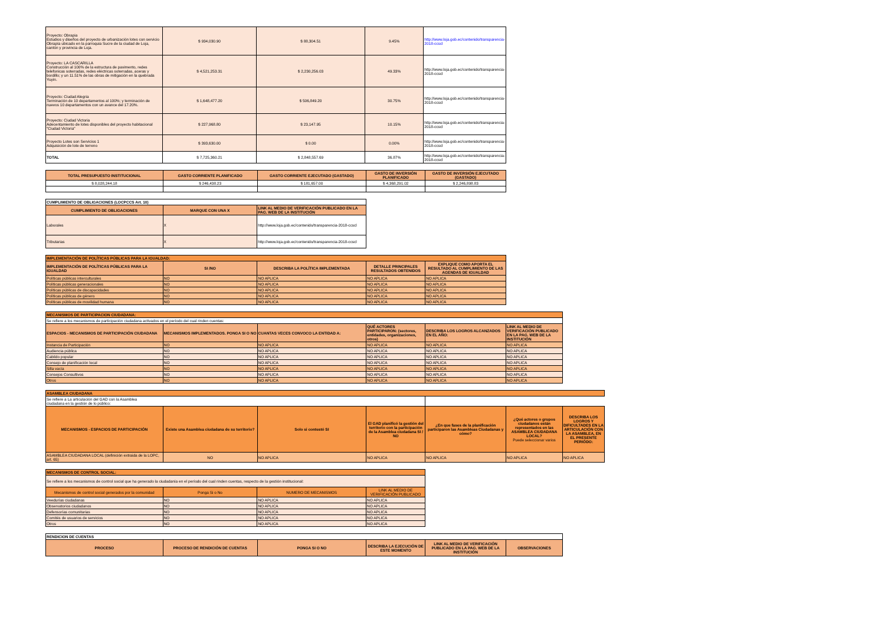| Proyecto: Obrapia Estudios y diseños del proyecto de urbanización lotes con servicio Obrapía ubicado en la parroquia Sucre de la ciudad de Loja, cantón y provincia de Loja. | $ 934,030.90 | $ 88,304.51 | 9.45% | http://www.loja.gob.ec/contenido/transparencia-2018-ccscl |
| Proyecto: LA CASCARILLA Construcción al 100% de la estructura de pavimento, redes telefonicas soterradas, redes eléctricas soterradas, aceras y bordillo; y un 11.51% de las obras de mitigación en la quebrada Yuyin. | $ 4,521,253.31 | $ 2,230,256.03 | 49.33% | http://www.loja.gob.ec/contenido/transparencia-2018-ccscl |
| Proyecto: Ciudad Alegria Terminación de 10 departamentos al 100%; y terminación de nuevos 10 departamentos con un avance del 17.20%. | $ 1,648,477.20 | $ 506,849.20 | 30.75% | http://www.loja.gob.ec/contenido/transparencia-2018-ccscl |
| Proyecto: Ciudad Victoria Adecentamiento de lotes disponibles del proyecto habitacional "Ciudad Victoria" | $ 227,968.80 | $ 23,147.95 | 10.15% | http://www.loja.gob.ec/contenido/transparencia-2018-ccscl |
| Proyecto Lotes son Servicios 1 Adquisición de lote de terreno | $ 393,630.00 | $ 0.00 | 0.00% | http://www.loja.gob.ec/contenido/transparencia-2018-ccscl |
| TOTAL | $ 7,725,360.21 | $ 2,848,557.69 | 36.87% | http://www.loja.gob.ec/contenido/transparencia-2018-ccscl |
| TOTAL PRESUPUESTO INSTITUCIONAL | GASTO CORRIENTE PLANIFICADO | GASTO CORRIENTE EJECUTADO (GASTADO) | GASTO DE INVERSIÓN PLANIFICADO | GASTO DE INVERSIÓN EJECUTADO (GASTADO) |
| --- | --- | --- | --- | --- |
| $ 8,028,244.18 | $ 246,438.23 | $ 181,657.00 | $ 4,368,291.02 | $ 2,246,898.83 |
| CUMPLIMIENTO DE OBLIGACIONES (LOCPCCS Art. 10) | | |
| CUMPLIMIENTO DE OBLIGACIONES | MARQUE CON UNA X | LINK AL MEDIO DE VERIFICACIÓN PUBLICADO EN LA PAG. WEB DE LA INSTITUCIÓN |
| Laborales | X | http://www.loja.gob.ec/contenido/transparencia-2018-ccscl |
| Tributarias | X | http://www.loja.gob.ec/contenido/transparencia-2018-ccscl |
| IMPLEMENTACIÓN DE POLÍTICAS PÚBLICAS PARA LA IGUALDAD: | | | | |
| IMPLEMENTACIÓN DE POLÍTICAS PÚBLICAS PARA LA IGUALDAD | SI /NO | DESCRIBA LA POLÍTICA IMPLEMENTADA | DETALLE PRINCIPALES RESULTADOS OBTENIDOS | EXPLIQUE COMO APORTA EL RESULTADO AL CUMPLIMIENTO DE LAS AGENDAS DE IGUALDAD |
| Políticas públicas interculturales | NO | NO APLICA | NO APLICA | NO APLICA |
| Políticas públicas generacionales | NO | NO APLICA | NO APLICA | NO APLICA |
| Políticas públicas de discapacidades | NO | NO APLICA | NO APLICA | NO APLICA |
| Políticas públicas de género | NO | NO APLICA | NO APLICA | NO APLICA |
| Políticas públicas de movilidad humana | NO | NO APLICA | NO APLICA | NO APLICA |
| MECANISMOS DE PARTICIPACION CIUDADANA: | | | | | |
| Se refiere a los mecanismos de participación ciudadana activados en el período del cual rinden cuentas: | | | | | |
| ESPACIOS - MECANISMOS DE PARTICIPACIÓN CIUDADANA | MECANISMOS IMPLEMENTADOS. PONGA SI O NO | CUANTAS VECES CONVOCO LA ENTIDAD A: | QUÉ ACTORES PARTICIPARON: (sectores, entidades, organizaciones, otros) | DESCRIBA LOS LOGROS ALCANZADOS EN EL AÑO: | LINK AL MEDIO DE VERIFICACIÓN PUBLICADO EN LA PAG. WEB DE LA INSTITUCIÓN |
| Instancia de Participación | NO | NO APLICA | NO APLICA | NO APLICA | NO APLICA |
| Audiencia pública | NO | NO APLICA | NO APLICA | NO APLICA | NO APLICA |
| Cabildo popular | NO | NO APLICA | NO APLICA | NO APLICA | NO APLICA |
| Consejo de planificación local | NO | NO APLICA | NO APLICA | NO APLICA | NO APLICA |
| Silla vacía | NO | NO APLICA | NO APLICA | NO APLICA | NO APLICA |
| Consejos Consultivos | NO | NO APLICA | NO APLICA | NO APLICA | NO APLICA |
| Otros | NO | NO APLICA | NO APLICA | NO APLICA | NO APLICA |
| ASAMBLEA CIUDADANA | | | | | | |
| Se refiere a La articulación del GAD con la Asamblea ciudadana en la gestión de lo público: | | | | | | |
| MECANISMOS - ESPACIOS DE PARTICIPACIÓN | Existe una Asamblea ciudadana de su territorio? | Solo si contestó SI | El GAD planificó la gestión del territorio con la participación de la Asamblea ciudadana SI / NO | ¿En que fases de la planificación participaron las Asambleas Ciudadanas y cómo? | ¿Qué actores o grupos ciudadanos están representados en las ASAMBLEA CIUDADANA LOCAL? Puede seleccionar varios | DESCRIBA LOS LOGROS Y DIFICULTADES EN LA ARTICULACIÓN CON LA ASAMBLEA, EN EL PRESENTE PERIÓDO: |
| ASAMBLEA CIUDADANA LOCAL (definición extraida de la LOPC, art. 65) | NO | NO APLICA | NO APLICA | NO APLICA | NO APLICA | NO APLICA |
| MECANISMOS DE CONTROL SOCIAL: | | | |
| Se refiere a los mecanismos de control social que ha generado la ciudadanía en el período del cual rinden cuentas, respecto de la gestión institucional: | | | |
| Mecanismos de control social generados por la comunidad | Ponga Si o No | NUMERO DE MECANISMOS | LINK AL MEDIO DE VERIFICACIÓN PUBLICADO |
| Veedurías ciudadanas | NO | NO APLICA | NO APLICA |
| Observatorios ciudadanos | NO | NO APLICA | NO APLICA |
| Defensorías comunitarias | NO | NO APLICA | NO APLICA |
| Comités de usuarios de servicios | NO | NO APLICA | NO APLICA |
| Otros | NO | NO APLICA | NO APLICA |
| RENDICION DE CUENTAS | | | | | |
| PROCESO | PROCESO DE RENDICIÓN DE CUENTAS | PONGA SI O NO | DESCRIBA LA EJECUCIÓN DE ESTE MOMENTO | LINK AL MEDIO DE VERIFICACIÓN PUBLICADO EN LA PAG. WEB DE LA INSTITUCIÓN | OBSERVACIONES |